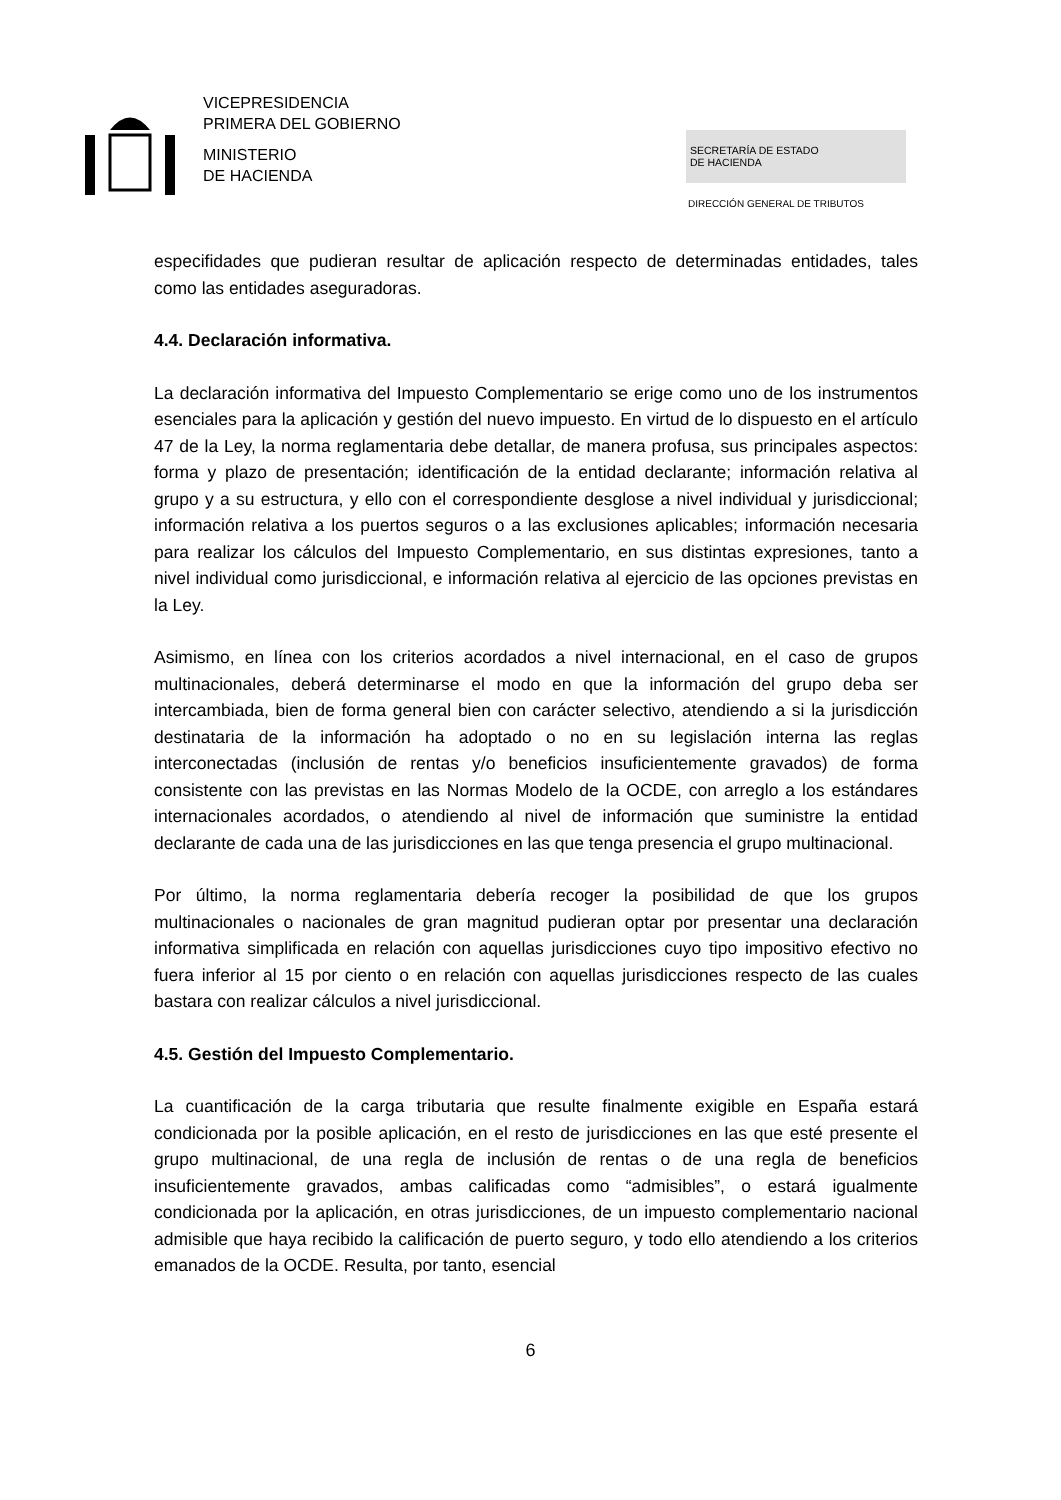VICEPRESIDENCIA
PRIMERA DEL GOBIERNO
MINISTERIO
DE HACIENDA
SECRETARÍA DE ESTADO
DE HACIENDA
DIRECCIÓN GENERAL DE TRIBUTOS
especifidades que pudieran resultar de aplicación respecto de determinadas entidades, tales como las entidades aseguradoras.
4.4. Declaración informativa.
La declaración informativa del Impuesto Complementario se erige como uno de los instrumentos esenciales para la aplicación y gestión del nuevo impuesto. En virtud de lo dispuesto en el artículo 47 de la Ley, la norma reglamentaria debe detallar, de manera profusa, sus principales aspectos: forma y plazo de presentación; identificación de la entidad declarante; información relativa al grupo y a su estructura, y ello con el correspondiente desglose a nivel individual y jurisdiccional; información relativa a los puertos seguros o a las exclusiones aplicables; información necesaria para realizar los cálculos del Impuesto Complementario, en sus distintas expresiones, tanto a nivel individual como jurisdiccional, e información relativa al ejercicio de las opciones previstas en la Ley.
Asimismo, en línea con los criterios acordados a nivel internacional, en el caso de grupos multinacionales, deberá determinarse el modo en que la información del grupo deba ser intercambiada, bien de forma general bien con carácter selectivo, atendiendo a si la jurisdicción destinataria de la información ha adoptado o no en su legislación interna las reglas interconectadas (inclusión de rentas y/o beneficios insuficientemente gravados) de forma consistente con las previstas en las Normas Modelo de la OCDE, con arreglo a los estándares internacionales acordados, o atendiendo al nivel de información que suministre la entidad declarante de cada una de las jurisdicciones en las que tenga presencia el grupo multinacional.
Por último, la norma reglamentaria debería recoger la posibilidad de que los grupos multinacionales o nacionales de gran magnitud pudieran optar por presentar una declaración informativa simplificada en relación con aquellas jurisdicciones cuyo tipo impositivo efectivo no fuera inferior al 15 por ciento o en relación con aquellas jurisdicciones respecto de las cuales bastara con realizar cálculos a nivel jurisdiccional.
4.5. Gestión del Impuesto Complementario.
La cuantificación de la carga tributaria que resulte finalmente exigible en España estará condicionada por la posible aplicación, en el resto de jurisdicciones en las que esté presente el grupo multinacional, de una regla de inclusión de rentas o de una regla de beneficios insuficientemente gravados, ambas calificadas como “admisibles”, o estará igualmente condicionada por la aplicación, en otras jurisdicciones, de un impuesto complementario nacional admisible que haya recibido la calificación de puerto seguro, y todo ello atendiendo a los criterios emanados de la OCDE. Resulta, por tanto, esencial
6